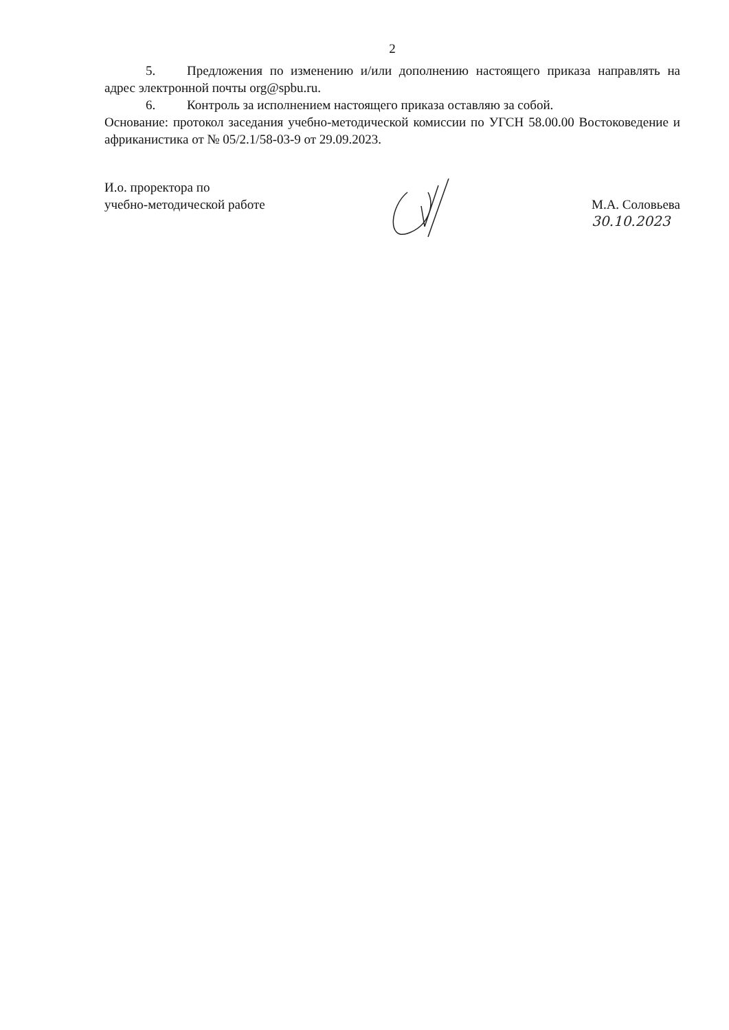2
5. Предложения по изменению и/или дополнению настоящего приказа направлять на адрес электронной почты org@spbu.ru.
6. Контроль за исполнением настоящего приказа оставляю за собой.
Основание: протокол заседания учебно-методической комиссии по УГСН 58.00.00 Востоковедение и африканистика от № 05/2.1/58-03-9 от 29.09.2023.
И.о. проректора по
учебно-методической работе
М.А. Соловьева
30.10.2023